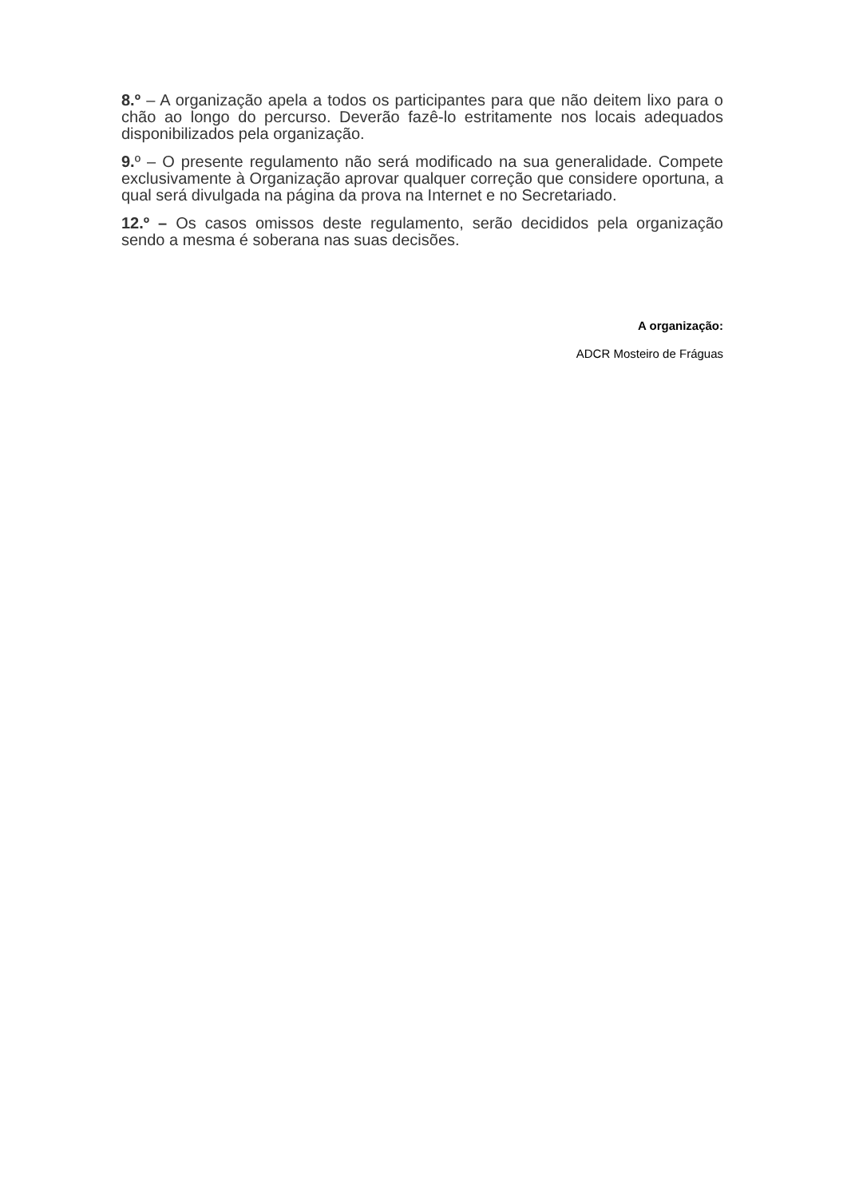8.º – A organização apela a todos os participantes para que não deitem lixo para o chão ao longo do percurso. Deverão fazê-lo estritamente nos locais adequados disponibilizados pela organização.
9. º – O presente regulamento não será modificado na sua generalidade. Compete exclusivamente à Organização aprovar qualquer correção que considere oportuna, a qual será divulgada na página da prova na Internet e no Secretariado.
12.º – Os casos omissos deste regulamento, serão decididos pela organização sendo a mesma é soberana nas suas decisões.
A organização:
ADCR Mosteiro de Fráguas